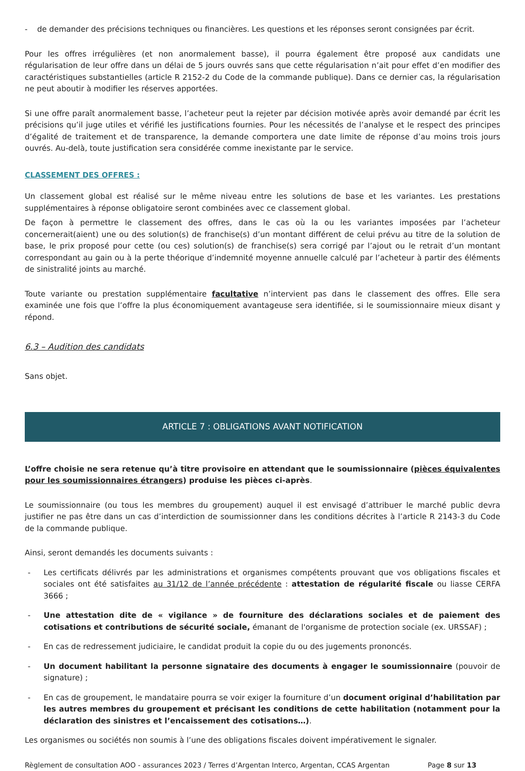- de demander des précisions techniques ou financières. Les questions et les réponses seront consignées par écrit.
Pour les offres irrégulières (et non anormalement basse), il pourra également être proposé aux candidats une régularisation de leur offre dans un délai de 5 jours ouvrés sans que cette régularisation n’ait pour effet d’en modifier des caractéristiques substantielles (article R 2152-2 du Code de la commande publique). Dans ce dernier cas, la régularisation ne peut aboutir à modifier les réserves apportées.
Si une offre paraît anormalement basse, l’acheteur peut la rejeter par décision motivée après avoir demandé par écrit les précisions qu’il juge utiles et vérifié les justifications fournies. Pour les nécessités de l’analyse et le respect des principes d’égalité de traitement et de transparence, la demande comportera une date limite de réponse d’au moins trois jours ouvrés. Au-delà, toute justification sera considérée comme inexistante par le service.
CLASSEMENT DES OFFRES :
Un classement global est réalisé sur le même niveau entre les solutions de base et les variantes. Les prestations supplémentaires à réponse obligatoire seront combinées avec ce classement global.
De façon à permettre le classement des offres, dans le cas où la ou les variantes imposées par l’acheteur concernerait(aient) une ou des solution(s) de franchise(s) d’un montant différent de celui prévu au titre de la solution de base, le prix proposé pour cette (ou ces) solution(s) de franchise(s) sera corrigé par l’ajout ou le retrait d’un montant correspondant au gain ou à la perte théorique d’indemnité moyenne annuelle calculé par l’acheteur à partir des éléments de sinistralité joints au marché.
Toute variante ou prestation supplémentaire facultative n’intervient pas dans le classement des offres. Elle sera examinée une fois que l’offre la plus économiquement avantageuse sera identifiée, si le soumissionnaire mieux disant y répond.
6.3 – Audition des candidats
Sans objet.
ARTICLE 7 : OBLIGATIONS AVANT NOTIFICATION
L’offre choisie ne sera retenue qu’à titre provisoire en attendant que le soumissionnaire (pièces équivalentes pour les soumissionnaires étrangers) produise les pièces ci-après.
Le soumissionnaire (ou tous les membres du groupement) auquel il est envisagé d’attribuer le marché public devra justifier ne pas être dans un cas d’interdiction de soumissionner dans les conditions décrites à l’article R 2143-3 du Code de la commande publique.
Ainsi, seront demandés les documents suivants :
- Les certificats délivrés par les administrations et organismes compétents prouvant que vos obligations fiscales et sociales ont été satisfaites au 31/12 de l’année précédente : attestation de régularité fiscale ou liasse CERFA 3666 ;
- Une attestation dite de « vigilance » de fourniture des déclarations sociales et de paiement des cotisations et contributions de sécurité sociale, émanant de l'organisme de protection sociale (ex. URSSAF) ;
- En cas de redressement judiciaire, le candidat produit la copie du ou des jugements prononcés.
- Un document habilitant la personne signataire des documents à engager le soumissionnaire (pouvoir de signature) ;
- En cas de groupement, le mandataire pourra se voir exiger la fourniture d’un document original d’habilitation par les autres membres du groupement et précisant les conditions de cette habilitation (notamment pour la déclaration des sinistres et l’encaissement des cotisations…).
Les organismes ou sociétés non soumis à l’une des obligations fiscales doivent impérativement le signaler.
Règlement de consultation AOO - assurances 2023 / Terres d’Argentan Interco, Argentan, CCAS Argentan Page 8 sur 13